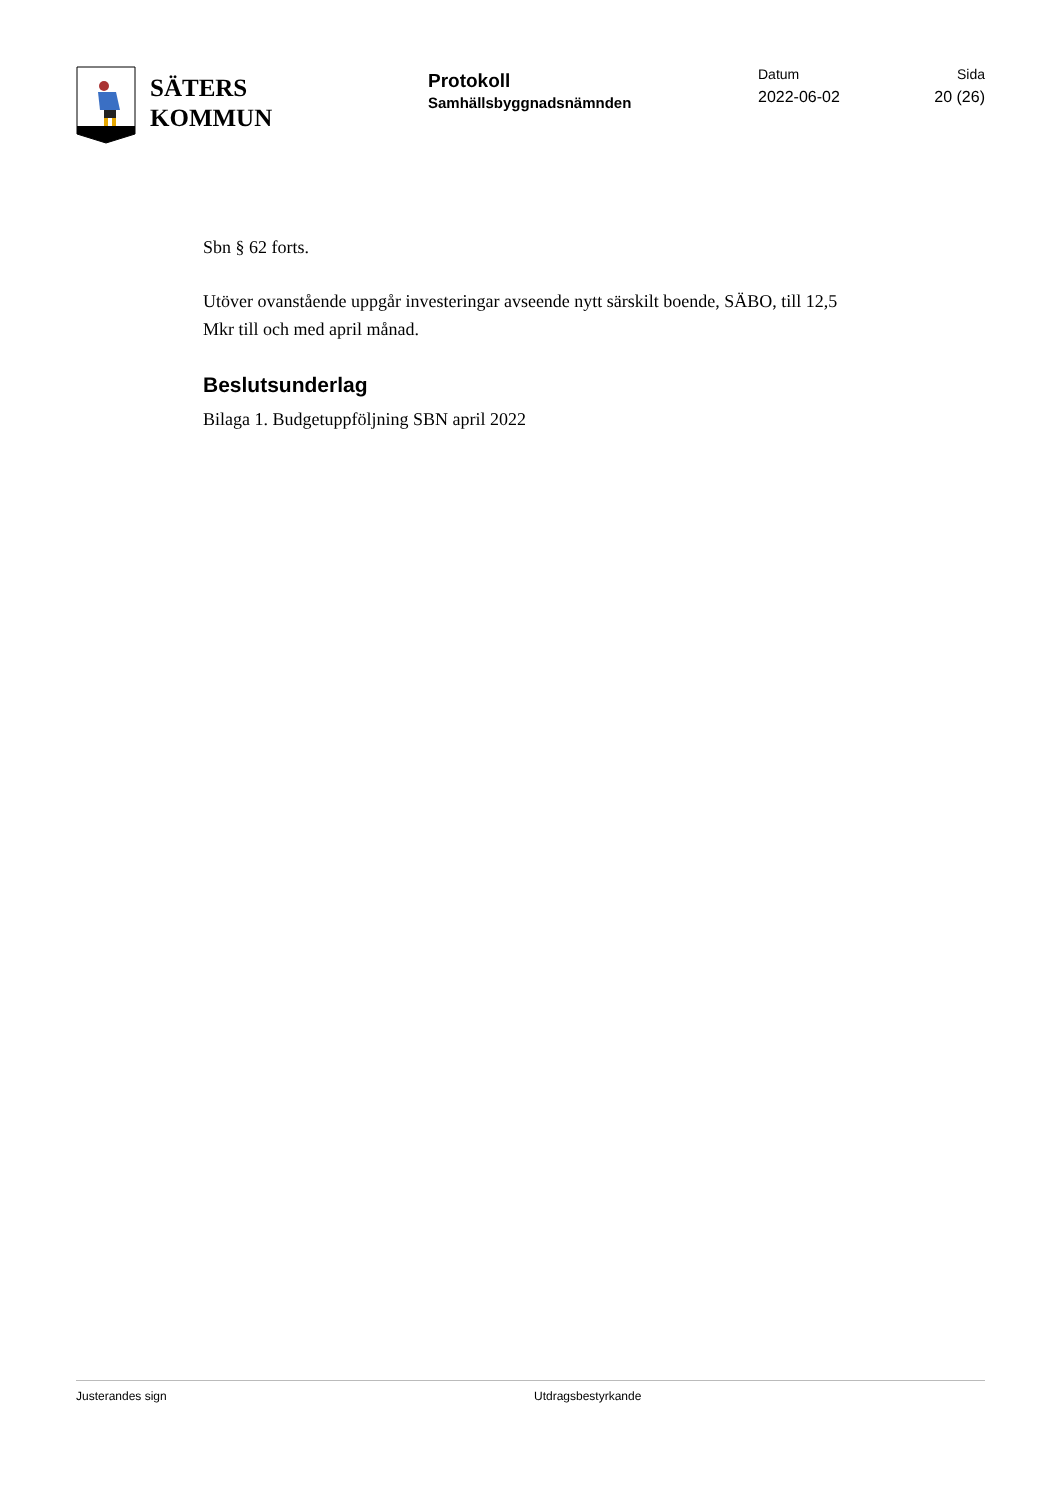SÄTERS
KOMMUN
Protokoll
Samhällsbyggnadsnämnden
Datum
2022-06-02
Sida
20 (26)
Sbn § 62 forts.
Utöver ovanstående uppgår investeringar avseende nytt särskilt boende, SÄBO, till 12,5 Mkr till och med april månad.
Beslutsunderlag
Bilaga 1. Budgetuppföljning SBN april 2022
Justerandes sign Utdragsbestyrkande